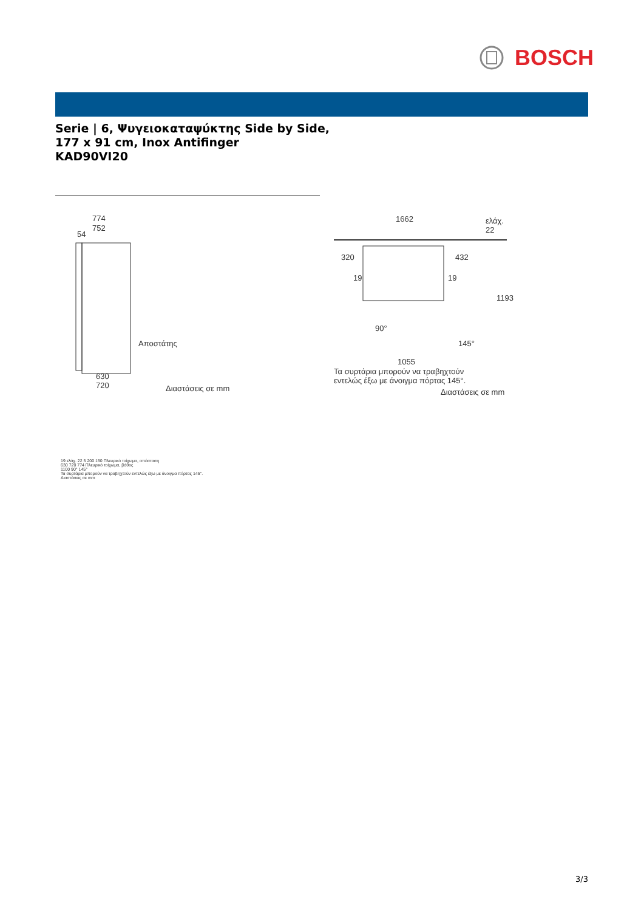BOSCH
Serie | 6, Ψυγειοκαταψύκτης Side by Side,
177 x 91 cm, Inox Antifinger
KAD90VI20
774
752
54
Αποστάτης
630
720 Διαστάσεις σε mm
1662
ελάχ.
22
320 432
19 19
1193
90°
145°
1055
Τα συρτάρια μπορούν να τραβηχτούν
εντελώς έξω με άνοιγμα πόρτας 145°.
Διαστάσεις σε mm
19 ελάχ. 22 5 200 150 Πλευρικό τοίχωμα, απόσταση
630 720 774 Πλευρικό τοίχωμα, βάθος
1100 90° 145°
Τα συρτάρια μπορούν να τραβηχτούν εντελώς έξω με άνοιγμα πόρτας 145°.
Διαστάσεις σε mm
3/3